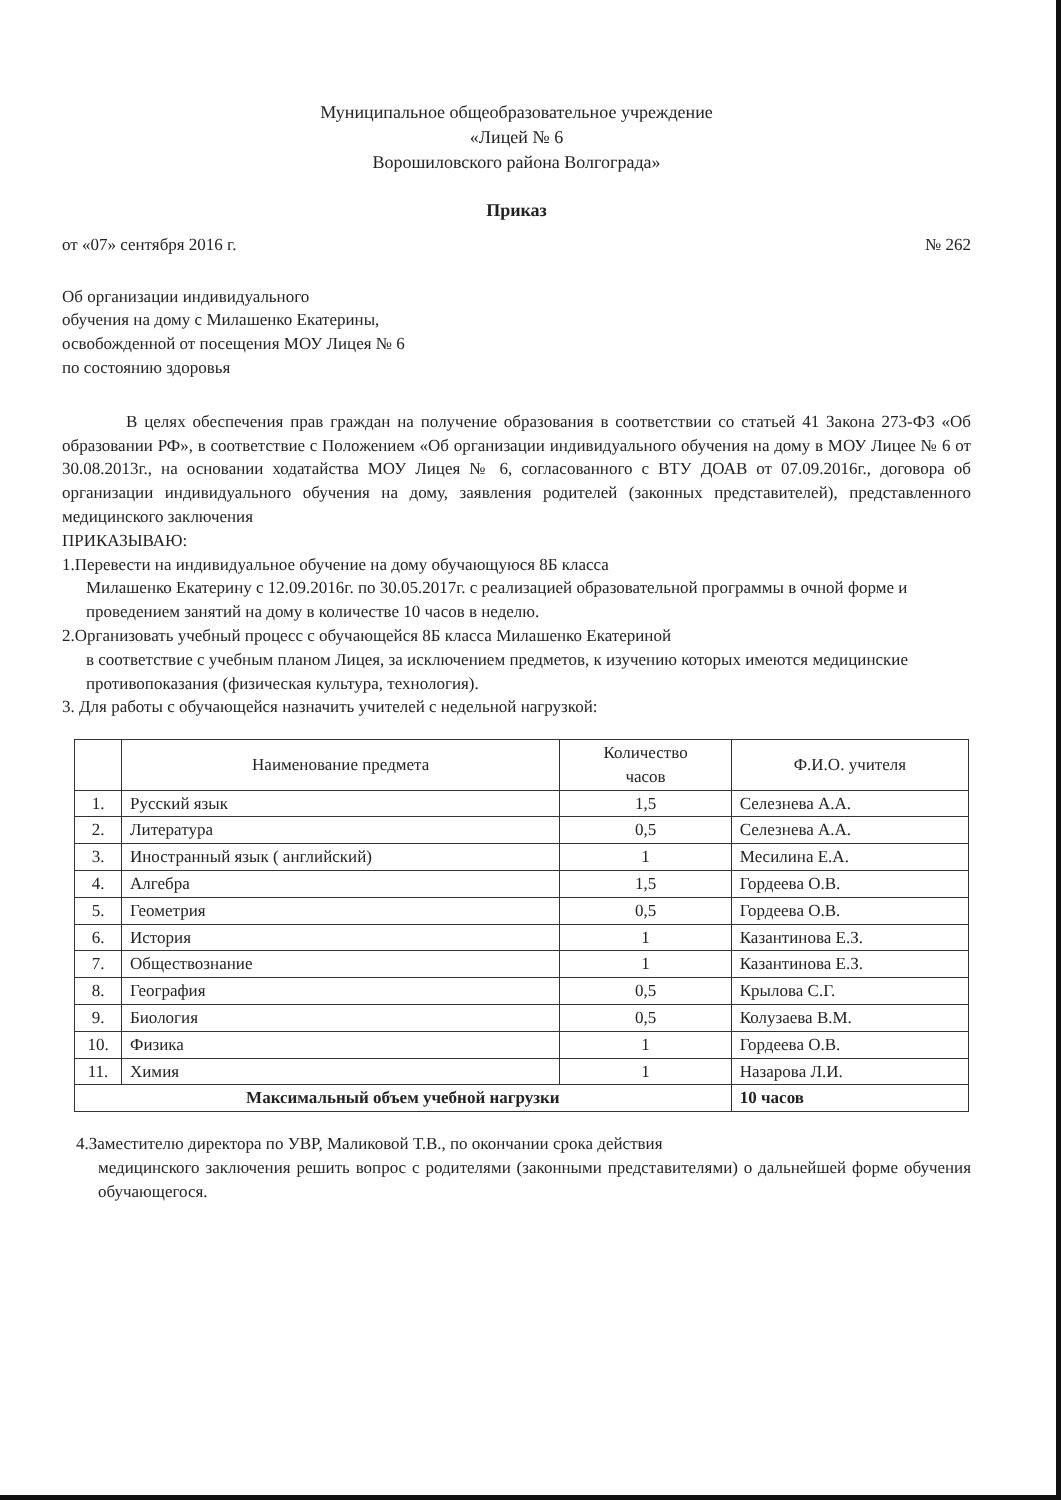Муниципальное общеобразовательное учреждение
«Лицей № 6
Ворошиловского района Волгограда»
Приказ
от «07» сентября 2016 г. № 262
Об организации индивидуального
обучения на дому с Милашенко Екатерины,
освобожденной от посещения МОУ Лицея № 6
по состоянию здоровья
В целях обеспечения прав граждан на получение образования в соответствии со статьей 41 Закона 273-ФЗ «Об образовании РФ», в соответствие с Положением «Об организации индивидуального обучения на дому в МОУ Лицее № 6 от 30.08.2013г., на основании ходатайства МОУ Лицея № 6, согласованного с ВТУ ДОАВ от 07.09.2016г., договора об организации индивидуального обучения на дому, заявления родителей (законных представителей), представленного медицинского заключения
ПРИКАЗЫВАЮ:
1.Перевести на индивидуальное обучение на дому обучающуюся 8Б класса
Милашенко Екатерину с 12.09.2016г. по 30.05.2017г. с реализацией образовательной программы в очной форме и проведением занятий на дому в количестве 10 часов в неделю.
2.Организовать учебный процесс с обучающейся 8Б класса Милашенко Екатериной
в соответствие с учебным планом Лицея, за исключением предметов, к изучению которых имеются медицинские противопоказания (физическая культура, технология).
3. Для работы с обучающейся назначить учителей с недельной нагрузкой:
| | Наименование предмета | Количество часов | Ф.И.О. учителя |
| --- | --- | --- | --- |
| 1. | Русский язык | 1,5 | Селезнева А.А. |
| 2. | Литература | 0,5 | Селезнева А.А. |
| 3. | Иностранный язык ( английский) | 1 | Месилина Е.А. |
| 4. | Алгебра | 1,5 | Гордеева О.В. |
| 5. | Геометрия | 0,5 | Гордеева О.В. |
| 6. | История | 1 | Казантинова Е.З. |
| 7. | Обществознание | 1 | Казантинова Е.З. |
| 8. | География | 0,5 | Крылова С.Г. |
| 9. | Биология | 0,5 | Колузаева В.М. |
| 10. | Физика | 1 | Гордеева О.В. |
| 11. | Химия | 1 | Назарова Л.И. |
| Максимальный объем учебной нагрузки | | | 10 часов |
4.Заместителю директора по УВР, Маликовой Т.В., по окончании срока действия
медицинского заключения решить вопрос с родителями (законными представителями) о дальнейшей форме обучения обучающегося.